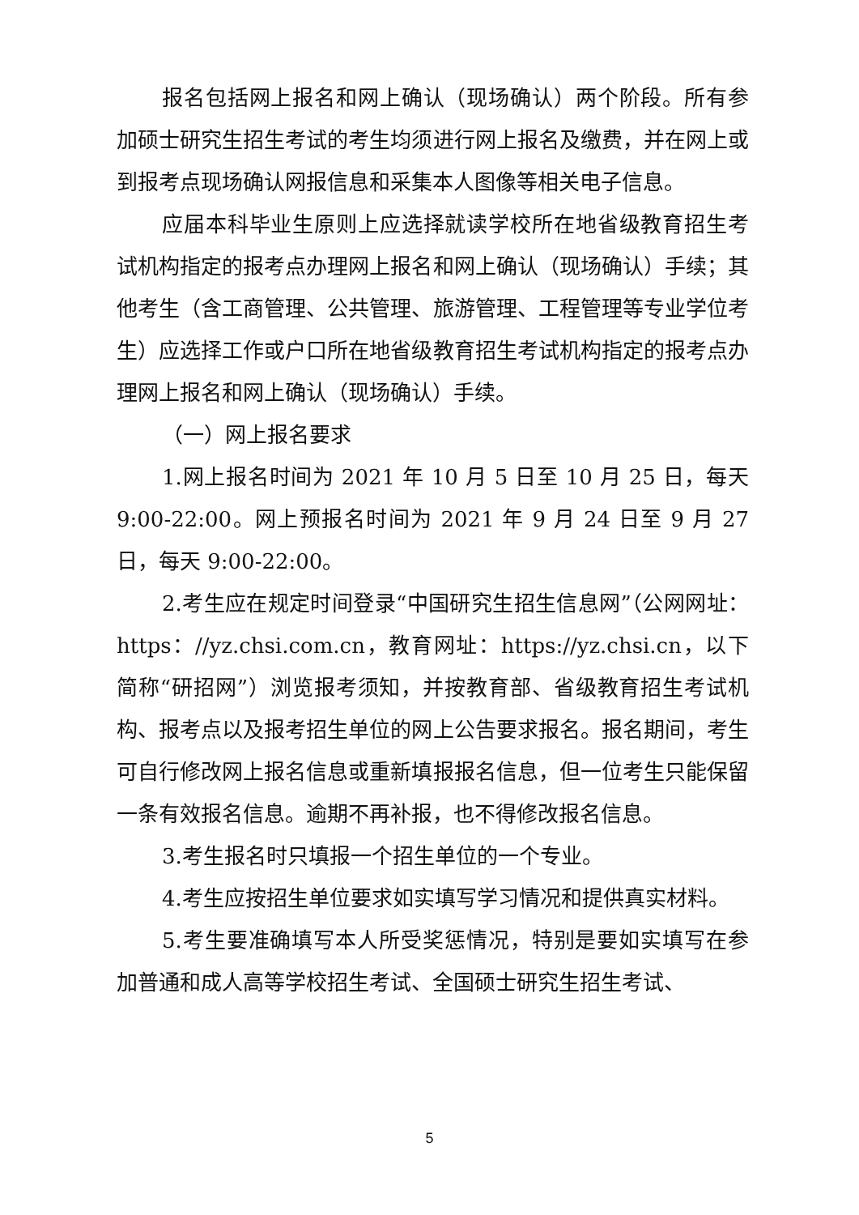报名包括网上报名和网上确认（现场确认）两个阶段。所有参加硕士研究生招生考试的考生均须进行网上报名及缴费，并在网上或到报考点现场确认网报信息和采集本人图像等相关电子信息。
应届本科毕业生原则上应选择就读学校所在地省级教育招生考试机构指定的报考点办理网上报名和网上确认（现场确认）手续；其他考生（含工商管理、公共管理、旅游管理、工程管理等专业学位考生）应选择工作或户口所在地省级教育招生考试机构指定的报考点办理网上报名和网上确认（现场确认）手续。
（一）网上报名要求
1.网上报名时间为 2021 年 10 月 5 日至 10 月 25 日，每天 9:00-22:00。网上预报名时间为 2021 年 9 月 24 日至 9 月 27 日，每天 9:00-22:00。
2.考生应在规定时间登录“中国研究生招生信息网”（公网网址：https：//yz.chsi.com.cn，教育网址：https://yz.chsi.cn，以下简称“研招网”）浏览报考须知，并按教育部、省级教育招生考试机构、报考点以及报考招生单位的网上公告要求报名。报名期间，考生可自行修改网上报名信息或重新填报报名信息，但一位考生只能保留一条有效报名信息。逾期不再补报，也不得修改报名信息。
3.考生报名时只填报一个招生单位的一个专业。
4.考生应按招生单位要求如实填写学习情况和提供真实材料。
5.考生要准确填写本人所受奖惩情况，特别是要如实填写在参加普通和成人高等学校招生考试、全国硕士研究生招生考试、
5